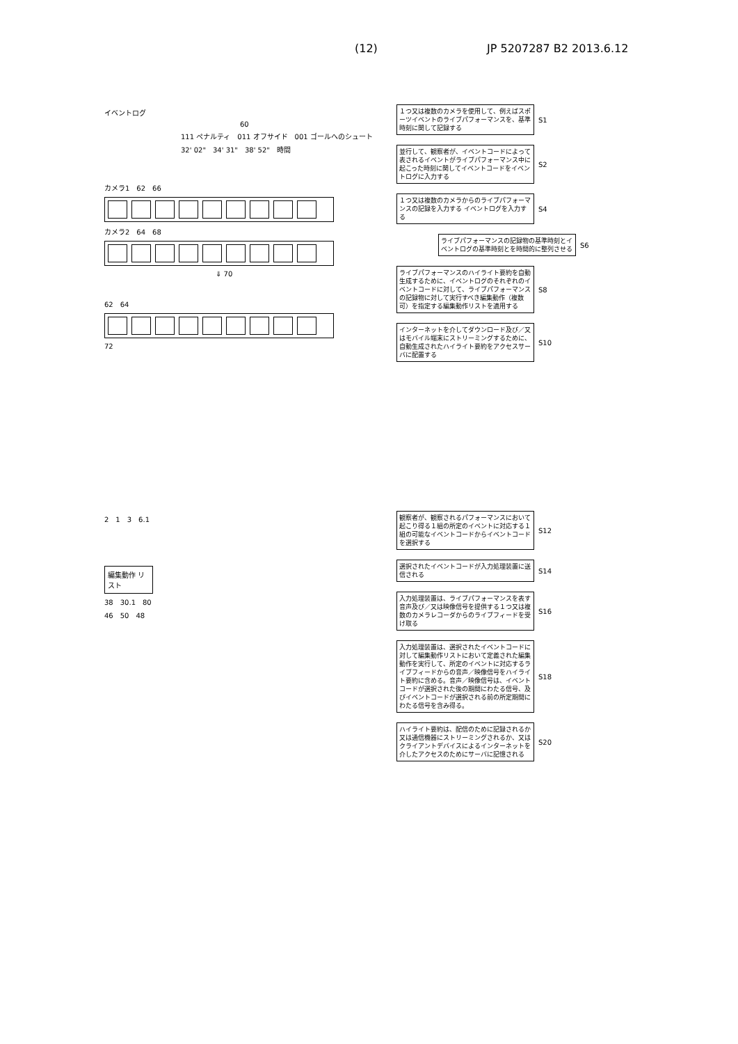(12) JP 5207287 B2 2013.6.12
イベントログ
60
111 ペナルティ　011 オフサイド　001 ゴールへのシュート
32' 02"　34' 31"　38' 52"　時間
カメラ1　62　66
カメラ2　64　68
⇓ 70
62　64
72
１つ又は複数のカメラを使用して、例えばスポーツイベントのライブパフォーマンスを、基準時刻に関して記録する
S1
並行して、観察者が、イベントコードによって表されるイベントがライブパフォーマンス中に起こった時刻に関してイベントコードをイベントログに入力する
S2
１つ又は複数のカメラからのライブパフォーマンスの記録を入力する イベントログを入力する
S4
ライブパフォーマンスの記録物の基準時刻とイベントログの基準時刻とを時間的に整列させる
S6
ライブパフォーマンスのハイライト要約を自動生成するために、イベントログのそれぞれのイベントコードに対して、ライブパフォーマンスの記録物に対して実行すべき編集動作（複数可）を指定する編集動作リストを適用する
S8
インターネットを介してダウンロード及び／又はモバイル端末にストリーミングするために、自動生成されたハイライト要約をアクセスサーバに配置する
S10
2　1　3　6.1
編集動作 リスト
38　30.1　80
46　50　48
観察者が、観察されるパフォーマンスにおいて起こり得る１組の所定のイベントに対応する１組の可能なイベントコードからイベントコードを選択する
S12
選択されたイベントコードが入力処理装置に送信される
S14
入力処理装置は、ライブパフォーマンスを表す音声及び／又は映像信号を提供する１つ又は複数のカメラレコーダからのライブフィードを受け取る
S16
入力処理装置は、選択されたイベントコードに対して編集動作リストにおいて定義された編集動作を実行して、所定のイベントに対応するライブフィードからの音声／映像信号をハイライト要約に含める。音声／映像信号は、イベントコードが選択された後の期間にわたる信号、及びイベントコードが選択される前の所定期間にわたる信号を含み得る。
S18
ハイライト要約は、配信のために記録されるか又は通信機器にストリーミングされるか、又はクライアントデバイスによるインターネットを介したアクセスのためにサーバに記憶される
S20